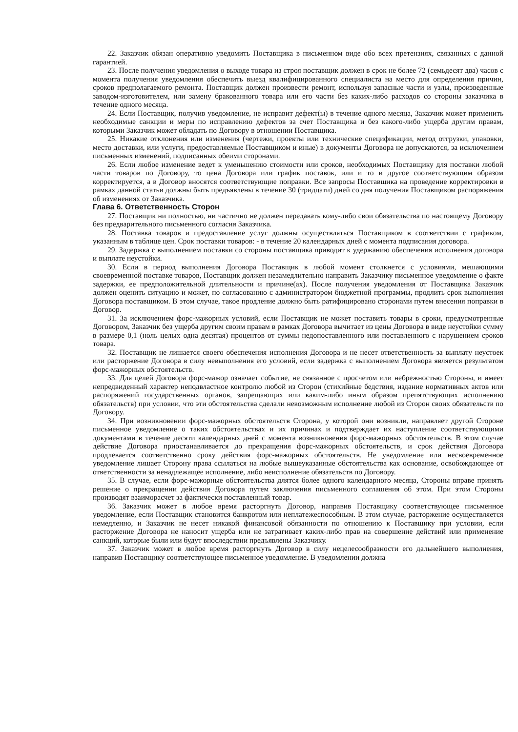22. Заказчик обязан оперативно уведомить Поставщика в письменном виде обо всех претензиях, связанных с данной гарантией.
23. После получения уведомления о выходе товара из строя поставщик должен в срок не более 72 (семьдесят два) часов с момента получения уведомления обеспечить выезд квалифицированного специалиста на место для определения причин, сроков предполагаемого ремонта. Поставщик должен произвести ремонт, используя запасные части и узлы, произведенные заводом-изготовителем, или замену бракованного товара или его части без каких-либо расходов со стороны заказчика в течение одного месяца.
24. Если Поставщик, получив уведомление, не исправит дефект(ы) в течение одного месяца, Заказчик может применить необходимые санкции и меры по исправлению дефектов за счет Поставщика и без какого-либо ущерба другим правам, которыми Заказчик может обладать по Договору в отношении Поставщика.
25. Никакие отклонения или изменения (чертежи, проекты или технические спецификации, метод отгрузки, упаковки, место доставки, или услуги, предоставляемые Поставщиком и иные) в документы Договора не допускаются, за исключением письменных изменений, подписанных обеими сторонами.
26. Если любое изменение ведет к уменьшению стоимости или сроков, необходимых Поставщику для поставки любой части товаров по Договору, то цена Договора или график поставок, или и то и другое соответствующим образом корректируется, а в Договор вносятся соответствующие поправки. Все запросы Поставщика на проведение корректировки в рамках данной статьи должны быть предъявлены в течение 30 (тридцати) дней со дня получения Поставщиком распоряжения об изменениях от Заказчика.
Глава 6. Ответственность Сторон
27. Поставщик ни полностью, ни частично не должен передавать кому-либо свои обязательства по настоящему Договору без предварительного письменного согласия Заказчика.
28. Поставка товаров и предоставление услуг должны осуществляться Поставщиком в соответствии с графиком, указанным в таблице цен. Срок поставки товаров: - в течение 20 календарных дней с момента подписания договора.
29. Задержка с выполнением поставки со стороны поставщика приводит к удержанию обеспечения исполнения договора и выплате неустойки.
30. Если в период выполнения Договора Поставщик в любой момент столкнется с условиями, мешающими своевременной поставке товаров, Поставщик должен незамедлительно направить Заказчику письменное уведомление о факте задержки, ее предположительной длительности и причине(ах). После получения уведомления от Поставщика Заказчик должен оценить ситуацию и может, по согласованию с администратором бюджетной программы, продлить срок выполнения Договора поставщиком. В этом случае, такое продление должно быть ратифицировано сторонами путем внесения поправки в Договор.
31. За исключением форс-мажорных условий, если Поставщик не может поставить товары в сроки, предусмотренные Договором, Заказчик без ущерба другим своим правам в рамках Договора вычитает из цены Договора в виде неустойки сумму в размере 0,1 (ноль целых одна десятая) процентов от суммы недопоставленного или поставленного с нарушением сроков товара.
32. Поставщик не лишается своего обеспечения исполнения Договора и не несет ответственность за выплату неустоек или расторжение Договора в силу невыполнения его условий, если задержка с выполнением Договора является результатом форс-мажорных обстоятельств.
33. Для целей Договора форс-мажор означает событие, не связанное с просчетом или небрежностью Стороны, и имеет непредвиденный характер неподвластное контролю любой из Сторон (стихийные бедствия, издание нормативных актов или распоряжений государственных органов, запрещающих или каким-либо иным образом препятствующих исполнению обязательств) при условии, что эти обстоятельства сделали невозможным исполнение любой из Сторон своих обязательств по Договору.
34. При возникновении форс-мажорных обстоятельств Сторона, у которой они возникли, направляет другой Стороне письменное уведомление о таких обстоятельствах и их причинах и подтверждает их наступление соответствующими документами в течение десяти календарных дней с момента возникновения форс-мажорных обстоятельств. В этом случае действие Договора приостанавливается до прекращения форс-мажорных обстоятельств, и срок действия Договора продлевается соответственно сроку действия форс-мажорных обстоятельств. Не уведомление или несвоевременное уведомление лишает Сторону права ссылаться на любые вышеуказанные обстоятельства как основание, освобождающее от ответственности за ненадлежащее исполнение, либо неисполнение обязательств по Договору.
35. В случае, если форс-мажорные обстоятельства длятся более одного календарного месяца, Стороны вправе принять решение о прекращении действия Договора путем заключения письменного соглашения об этом. При этом Стороны производят взаиморасчет за фактически поставленный товар.
36. Заказчик может в любое время расторгнуть Договор, направив Поставщику соответствующее письменное уведомление, если Поставщик становится банкротом или неплатежеспособным. В этом случае, расторжение осуществляется немедленно, и Заказчик не несет никакой финансовой обязанности по отношению к Поставщику при условии, если расторжение Договора не наносит ущерба или не затрагивает каких-либо прав на совершение действий или применение санкций, которые были или будут впоследствии предъявлены Заказчику.
37. Заказчик может в любое время расторгнуть Договор в силу нецелесообразности его дальнейшего выполнения, направив Поставщику соответствующее письменное уведомление. В уведомлении должна